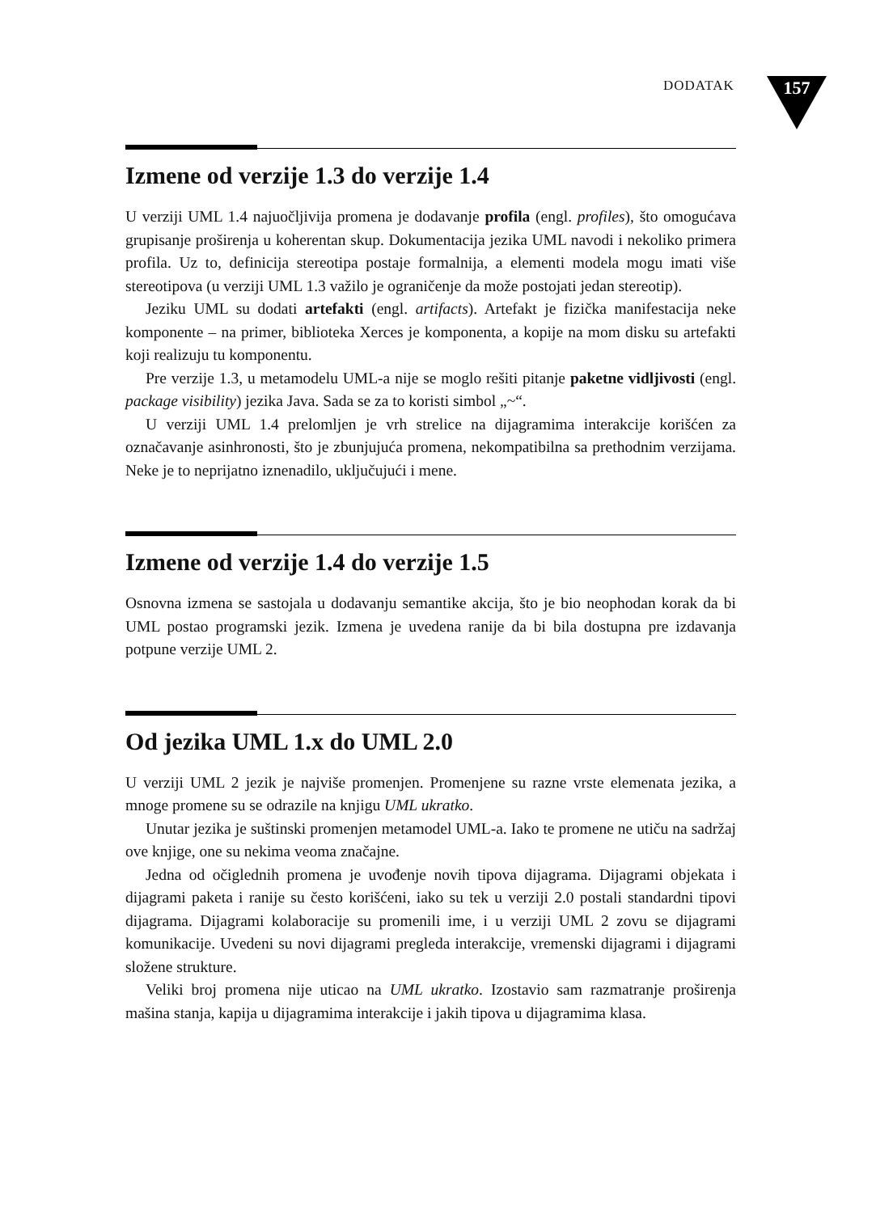DODATAK 157
Izmene od verzije 1.3 do verzije 1.4
U verziji UML 1.4 najuočljivija promena je dodavanje profila (engl. profiles), što omogućava grupisanje proširenja u koherentan skup. Dokumentacija jezika UML navodi i nekoliko primera profila. Uz to, definicija stereotipa postaje formalnija, a elementi modela mogu imati više stereotipova (u verziji UML 1.3 važilo je ograničenje da može postojati jedan stereotip).
Jeziku UML su dodati artefakti (engl. artifacts). Artefakt je fizička manifestacija neke komponente – na primer, biblioteka Xerces je komponenta, a kopije na mom disku su artefakti koji realizuju tu komponentu.
Pre verzije 1.3, u metamodelu UML-a nije se moglo rešiti pitanje paketne vidljivosti (engl. package visibility) jezika Java. Sada se za to koristi simbol „~“.
U verziji UML 1.4 prelomljen je vrh strelice na dijagramima interakcije korišćen za označavanje asinhronosti, što je zbunjujuća promena, nekompatibilna sa prethodnim verzijama. Neke je to neprijatno iznenadilo, uključujući i mene.
Izmene od verzije 1.4 do verzije 1.5
Osnovna izmena se sastojala u dodavanju semantike akcija, što je bio neophodan korak da bi UML postao programski jezik. Izmena je uvedena ranije da bi bila dostupna pre izdavanja potpune verzije UML 2.
Od jezika UML 1.x do UML 2.0
U verziji UML 2 jezik je najviše promenjen. Promenjene su razne vrste elemenata jezika, a mnoge promene su se odrazile na knjigu UML ukratko.
Unutar jezika je suštinski promenjen metamodel UML-a. Iako te promene ne utiču na sadržaj ove knjige, one su nekima veoma značajne.
Jedna od očiglednih promena je uvođenje novih tipova dijagrama. Dijagrami objekata i dijagrami paketa i ranije su često korišćeni, iako su tek u verziji 2.0 postali standardni tipovi dijagrama. Dijagrami kolaboracije su promenili ime, i u verziji UML 2 zovu se dijagrami komunikacije. Uvedeni su novi dijagrami pregleda interakcije, vremenski dijagrami i dijagrami složene strukture.
Veliki broj promena nije uticao na UML ukratko. Izostavio sam razmatranje proširenja mašina stanja, kapija u dijagramima interakcije i jakih tipova u dijagramima klasa.